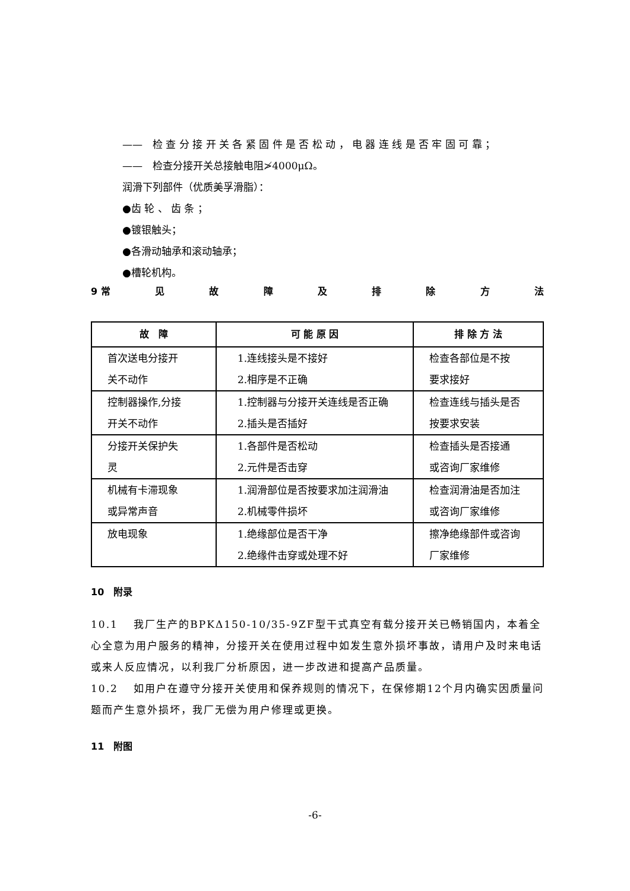——　检 查 分 接 开 关 各 紧 固 件 是 否 松 动 ， 电 器 连 线 是 否 牢 固 可 靠 ；
——　检查分接开关总接触电阻≯4000μΩ。
润滑下列部件（优质美孚滑脂）：
●齿 轮 、 齿 条 ；
●镀银触头；
●各滑动轴承和滚动轴承；
●槽轮机构。
9 常 见故障及排除方法
| 故 障 | 可 能 原 因 | 排 除 方 法 |
| --- | --- | --- |
| 首次送电分接开 关不动作 | 1.连线接头是不接好 2.相序是不正确 | 检查各部位是不按 要求接好 |
| 控制器操作,分接 开关不动作 | 1.控制器与分接开关连线是否正确 2.插头是否插好 | 检查连线与插头是否 按要求安装 |
| 分接开关保护失 灵 | 1.各部件是否松动 2.元件是否击穿 | 检查插头是否接通 或咨询厂家维修 |
| 机械有卡滞现象 或异常声音 | 1.润滑部位是否按要求加注润滑油 2.机械零件损坏 | 检查润滑油是否加注 或咨询厂家维修 |
| 放电现象 | 1.绝缘部位是否干净 2.绝缘件击穿或处理不好 | 擦净绝缘部件或咨询 厂家维修 |
10　附录
10.1　 我厂生产的BPKΔ150-10/35-9ZF型干式真空有载分接开关已畅销国内，本着全心全意为用户服务的精神，分接开关在使用过程中如发生意外损坏事故，请用户及时来电话或来人反应情况，以利我厂分析原因，进一步改进和提高产品质量。
10.2　 如用户在遵守分接开关使用和保养规则的情况下，在保修期12个月内确实因质量问题而产生意外损坏，我厂无偿为用户修理或更换。
11　附图
-6-